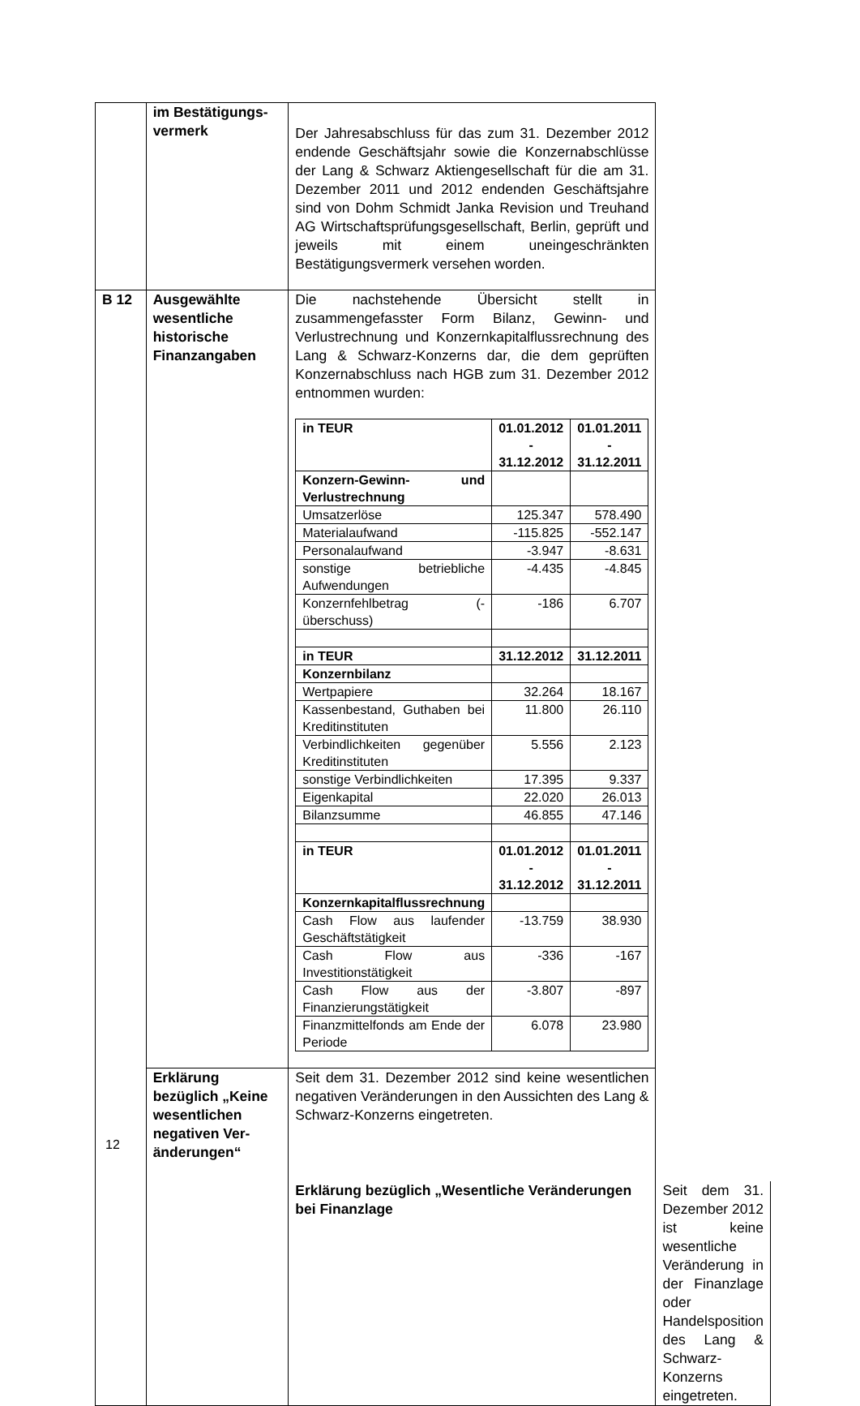| | im Bestätigungs- vermerk | Der Jahresabschluss für das zum 31. Dezember 2012 endende Geschäftsjahr sowie die Konzernabschlüsse der Lang & Schwarz Aktiengesellschaft für die am 31. Dezember 2011 und 2012 endenden Geschäftsjahre sind von Dohm Schmidt Janka Revision und Treuhand AG Wirtschafts­prüfungsgesellschaft, Berlin, geprüft und jeweils mit einem uneingeschränkten Bestätigungsvermerk versehen worden. | |
| B 12 | Ausgewählte wesentliche historische Finanzangaben | Die nachstehende Übersicht stellt in zusammengefasster Form Bilanz, Gewinn- und Verlustrechnung und Konzernkapitalfluss­rechnung des Lang & Schwarz-Konzerns dar, die dem geprüften Konzernabschluss nach HGB zum 31. Dezember 2012 entnommen wurden: / in TEUR / 01.01.2012 - 31.12.2012 / 01.01.2011 - 31.12.2011 / / Konzern-Gewinn- und Verlustrechnung / / / / Umsatzerlöse / 125.347 / 578.490 / / Materialaufwand / -115.825 / -552.147 / / Personalaufwand / -3.947 / -8.631 / / sonstige betriebliche Aufwendungen / -4.435 / -4.845 / / Konzernfehlbetrag (- überschuss) / -186 / 6.707 / / in TEUR / 31.12.2012 / 31.12.2011 / / Konzernbilanz / / / / Wertpapiere / 32.264 / 18.167 / / Kassenbestand, Guthaben bei Kreditinstituten / 11.800 / 26.110 / / Verbindlichkeiten gegenüber Kreditinstituten / 5.556 / 2.123 / / sonstige Verbindlichkeiten / 17.395 / 9.337 / / Eigenkapital / 22.020 / 26.013 / / Bilanzsumme / 46.855 / 47.146 / / in TEUR / 01.01.2012 - 31.12.2012 / 01.01.2011 - 31.12.2011 / / Konzernkapitalflussrechnung / / / / Cash Flow aus laufender Geschäftstätigkeit / -13.759 / 38.930 / / Cash Flow aus Investitionstätigkeit / -336 / -167 / / Cash Flow aus der Finanzierungstätigkeit / -3.807 / -897 / / Finanzmittelfonds am Ende der Periode / 6.078 / 23.980 / | |
| | Erklärung bezüglich „Keine wesentlichen negativen Ver­änderungen“ | Seit dem 31. Dezember 2012 sind keine wesentlichen negativen Veränderungen in den Aussichten des Lang & Schwarz-Konzerns eingetreten. | |
| | | Erklärung bezüg­lich „Wesentliche Veränderungen bei Finanzlage | Seit dem 31. Dezember 2012 ist keine wesentliche Veränderung in der Finanzlage oder Handelsposition des Lang & Schwarz-Konzerns eingetreten. |
12